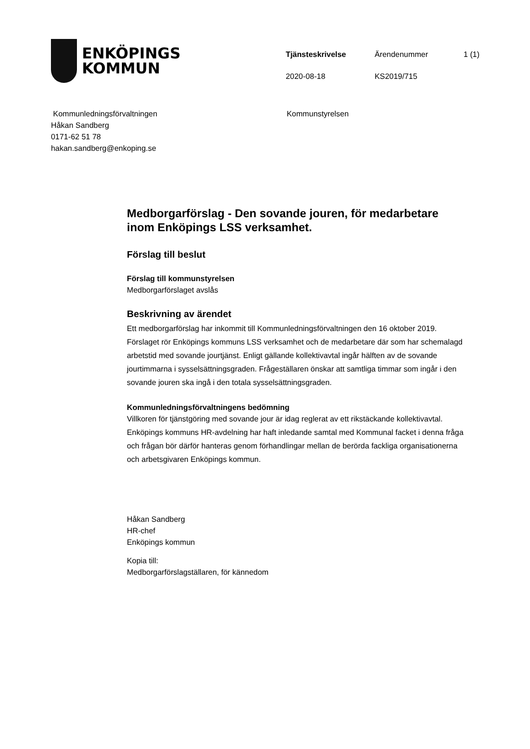ENKÖPINGS
KOMMUN
Tjänsteskrivelse
Ärendenummer
1 (1)
2020-08-18
KS2019/715
Kommunledningsförvaltningen
Håkan Sandberg
0171-62 51 78
hakan.sandberg@enkoping.se
Kommunstyrelsen
Medborgarförslag - Den sovande jouren, för medarbetare inom Enköpings LSS verksamhet.
Förslag till beslut
Förslag till kommunstyrelsen
Medborgarförslaget avslås
Beskrivning av ärendet
Ett medborgarförslag har inkommit till Kommunledningsförvaltningen den 16 oktober 2019. Förslaget rör Enköpings kommuns LSS verksamhet och de medarbetare där som har schemalagd arbetstid med sovande jourtjänst. Enligt gällande kollektivavtal ingår hälften av de sovande jourtimmarna i sysselsättningsgraden. Frågeställaren önskar att samtliga timmar som ingår i den sovande jouren ska ingå i den totala sysselsättningsgraden.
Kommunledningsförvaltningens bedömning
Villkoren för tjänstgöring med sovande jour är idag reglerat av ett rikstäckande kollektivavtal. Enköpings kommuns HR-avdelning har haft inledande samtal med Kommunal facket i denna fråga och frågan bör därför hanteras genom förhandlingar mellan de berörda fackliga organisationerna och arbetsgivaren Enköpings kommun.
Håkan Sandberg
HR-chef
Enköpings kommun
Kopia till:
Medborgarförslagställaren, för kännedom